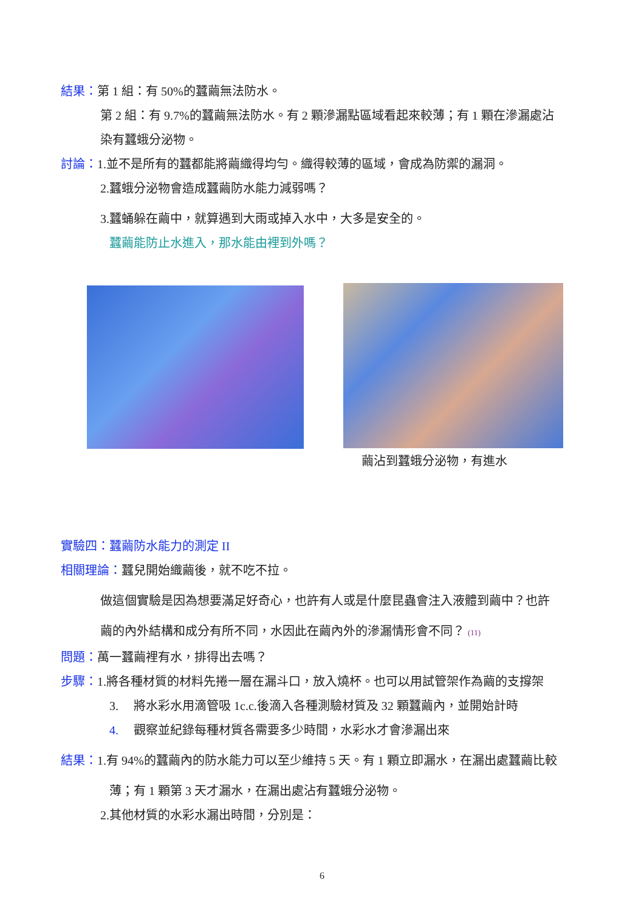結果：第 1 組：有 50%的蠶繭無法防水。
第 2 組：有 9.7%的蠶繭無法防水。有 2 顆滲漏點區域看起來較薄；有 1 顆在滲漏處沾
染有蠶蛾分泌物。
討論：1.並不是所有的蠶都能將繭織得均勻。織得較薄的區域，會成為防禦的漏洞。
2.蠶蛾分泌物會造成蠶繭防水能力減弱嗎？
3.蠶蛹躲在繭中，就算遇到大雨或掉入水中，大多是安全的。
蠶繭能防止水進入，那水能由裡到外嗎？
繭沾到蠶蛾分泌物，有進水
實驗四：蠶繭防水能力的測定 II
相關理論：蠶兒開始織繭後，就不吃不拉。
做這個實驗是因為想要滿足好奇心，也許有人或是什麼昆蟲會注入液體到繭中？也許
繭的內外結構和成分有所不同，水因此在繭內外的滲漏情形會不同？ (11)
問題：萬一蠶繭裡有水，排得出去嗎？
步驟：1.將各種材質的材料先捲一層在漏斗口，放入燒杯。也可以用試管架作為繭的支撐架
3. 將水彩水用滴管吸 1c.c.後滴入各種測驗材質及 32 顆蠶繭內，並開始計時
4. 觀察並紀錄每種材質各需要多少時間，水彩水才會滲漏出來
結果：1.有 94%的蠶繭內的防水能力可以至少維持 5 天。有 1 顆立即漏水，在漏出處蠶繭比較
薄；有 1 顆第 3 天才漏水，在漏出處沾有蠶蛾分泌物。
2.其他材質的水彩水漏出時間，分別是：
6